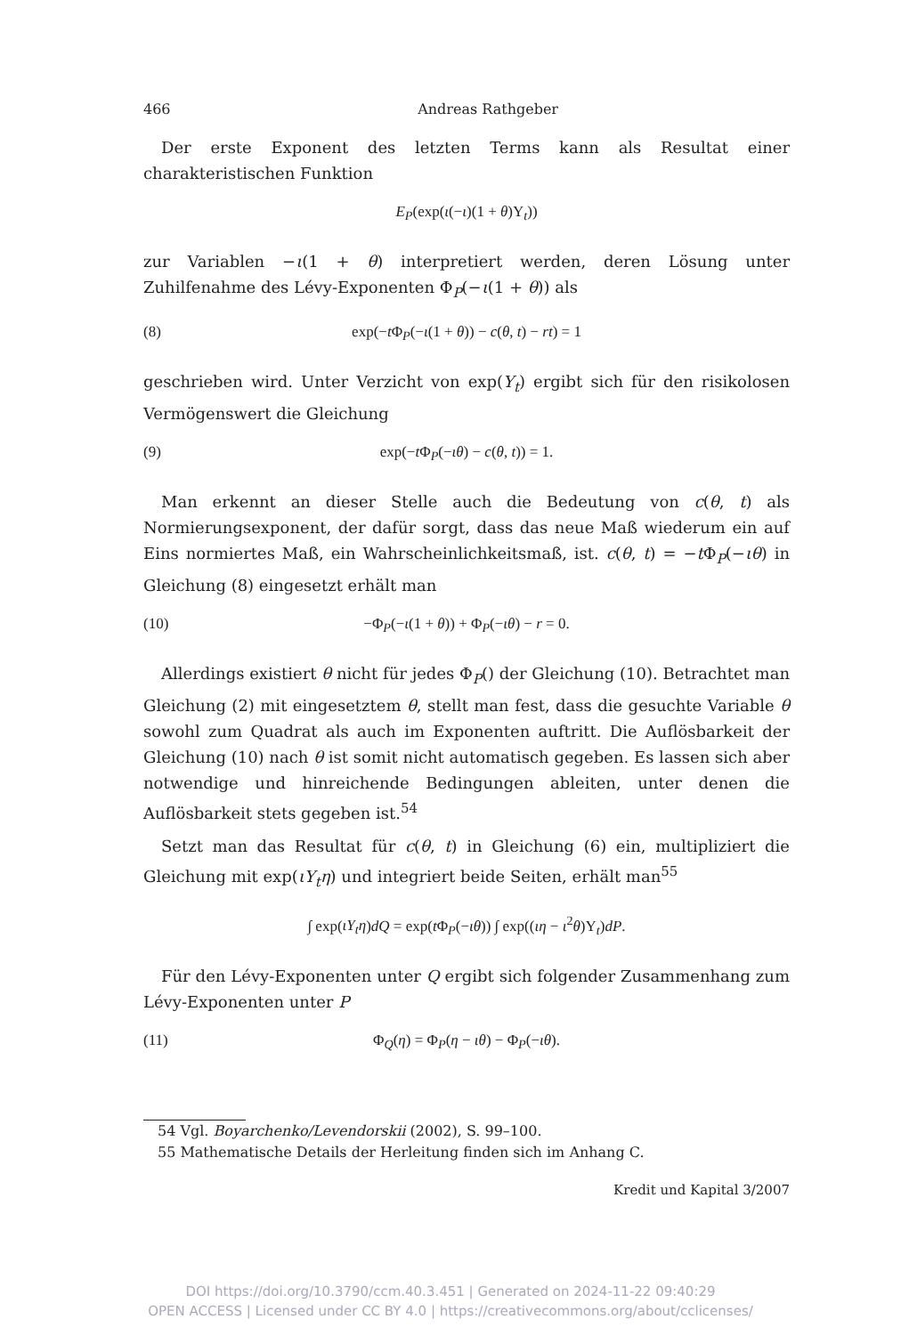466 Andreas Rathgeber
Der erste Exponent des letzten Terms kann als Resultat einer charakteristischen Funktion
E<sub>P</sub>(exp(ι(−ι)(1 + θ)Y<sub>t</sub>))
zur Variablen −ι(1 + θ) interpretiert werden, deren Lösung unter Zuhilfenahme des Lévy-Exponenten Φ<sub>P</sub>(−ι(1 + θ)) als
(8) exp(−t Φ<sub>P</sub>(−ι(1 + θ)) − c(θ, t) − rt) = 1
geschrieben wird. Unter Verzicht von exp(Y<sub>t</sub>) ergibt sich für den risikolosen Vermögenswert die Gleichung
(9) exp(−t Φ<sub>P</sub>(−ιθ) − c(θ, t)) = 1.
Man erkennt an dieser Stelle auch die Bedeutung von c(θ, t) als Normierungsexponent, der dafür sorgt, dass das neue Maß wiederum ein auf Eins normiertes Maß, ein Wahrscheinlichkeitsmaß, ist. c(θ, t) = −t Φ<sub>P</sub>(−ιθ) in Gleichung (8) eingesetzt erhält man
(10) −Φ<sub>P</sub>(−ι(1 + θ)) + Φ<sub>P</sub>(−ιθ) − r = 0.
Allerdings existiert θ nicht für jedes Φ<sub>P</sub>() der Gleichung (10). Betrachtet man Gleichung (2) mit eingesetztem θ, stellt man fest, dass die gesuchte Variable θ sowohl zum Quadrat als auch im Exponenten auftritt. Die Auflösbarkeit der Gleichung (10) nach θ ist somit nicht automatisch gegeben. Es lassen sich aber notwendige und hinreichende Bedingungen ableiten, unter denen die Auflösbarkeit stets gegeben ist.<sup>54</sup>
Setzt man das Resultat für c(θ, t) in Gleichung (6) ein, multipliziert die Gleichung mit exp(ιY<sub>t</sub>η) und integriert beide Seiten, erhält man<sup>55</sup>
∫ exp(ιY<sub>t</sub>η)dQ = exp(t Φ<sub>P</sub>(−ιθ)) ∫ exp((ιη − ι<sup>2</sup>θ)Y<sub>t</sub>)dP.
Für den Lévy-Exponenten unter Q ergibt sich folgender Zusammenhang zum Lévy-Exponenten unter P
(11) Φ<sub>Q</sub>(η) = Φ<sub>P</sub>(η − ιθ) − Φ<sub>P</sub>(−ιθ).
54 Vgl. Boyarchenko/Levendorskii (2002), S. 99–100.
55 Mathematische Details der Herleitung finden sich im Anhang C.
Kredit und Kapital 3/2007
DOI https://doi.org/10.3790/ccm.40.3.451 | Generated on 2024-11-22 09:40:29
OPEN ACCESS | Licensed under CC BY 4.0 | https://creativecommons.org/about/cclicenses/